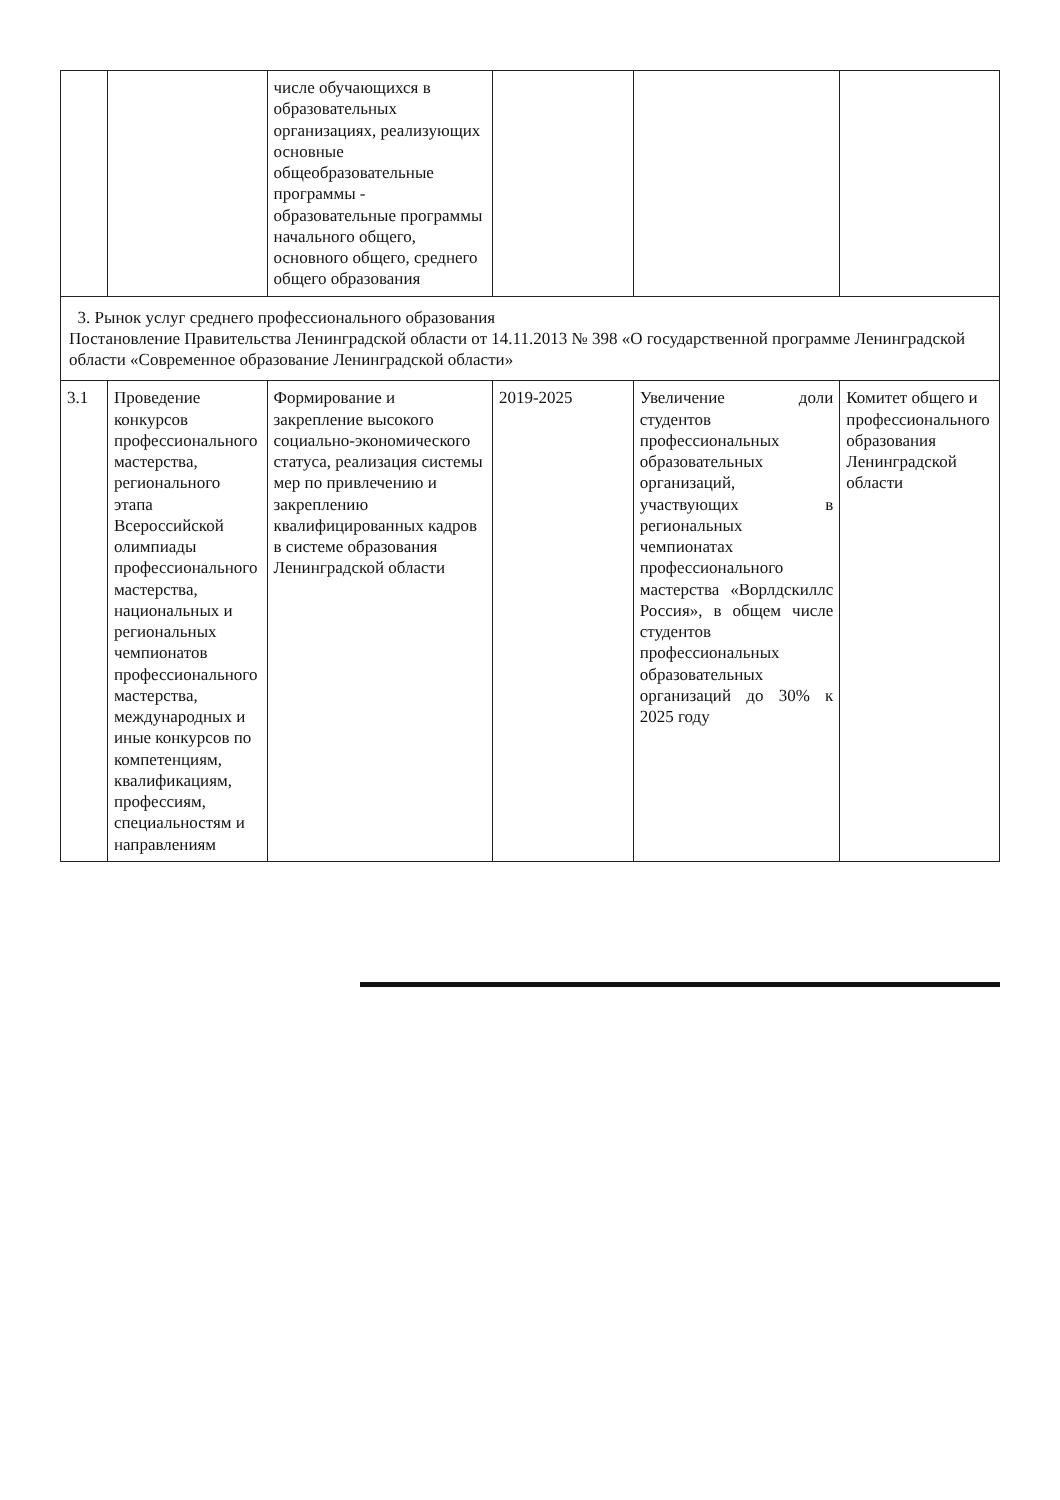| | | числе обучающихся в образовательных организациях, реализующих основные общеобразовательные программы - образовательные программы начального общего, основного общего, среднего общего образования | | | |
| 3. Рынок услуг среднего профессионального образования Постановление Правительства Ленинградской области от 14.11.2013 № 398 «О государственной программе Ленинградской области «Современное образование Ленинградской области» | | | | | |
| 3.1 | Проведение конкурсов профессионального мастерства, регионального этапа Всероссийской олимпиады профессионального мастерства, национальных и региональных чемпионатов профессионального мастерства, международных и иные конкурсов по компетенциям, квалификациям, профессиям, специальностям и направлениям | Формирование и закрепление высокого социально-экономического статуса, реализация системы мер по привлечению и закреплению квалифицированных кадров в системе образования Ленинградской области | 2019-2025 | Увеличение доли студентов профессиональных образовательных организаций, участвующих в региональных чемпионатах профессионального мастерства «Ворлдскиллс Россия», в общем числе студентов профессиональных образовательных организаций до 30% к 2025 году | Комитет общего и профессионального образования Ленинградской области |